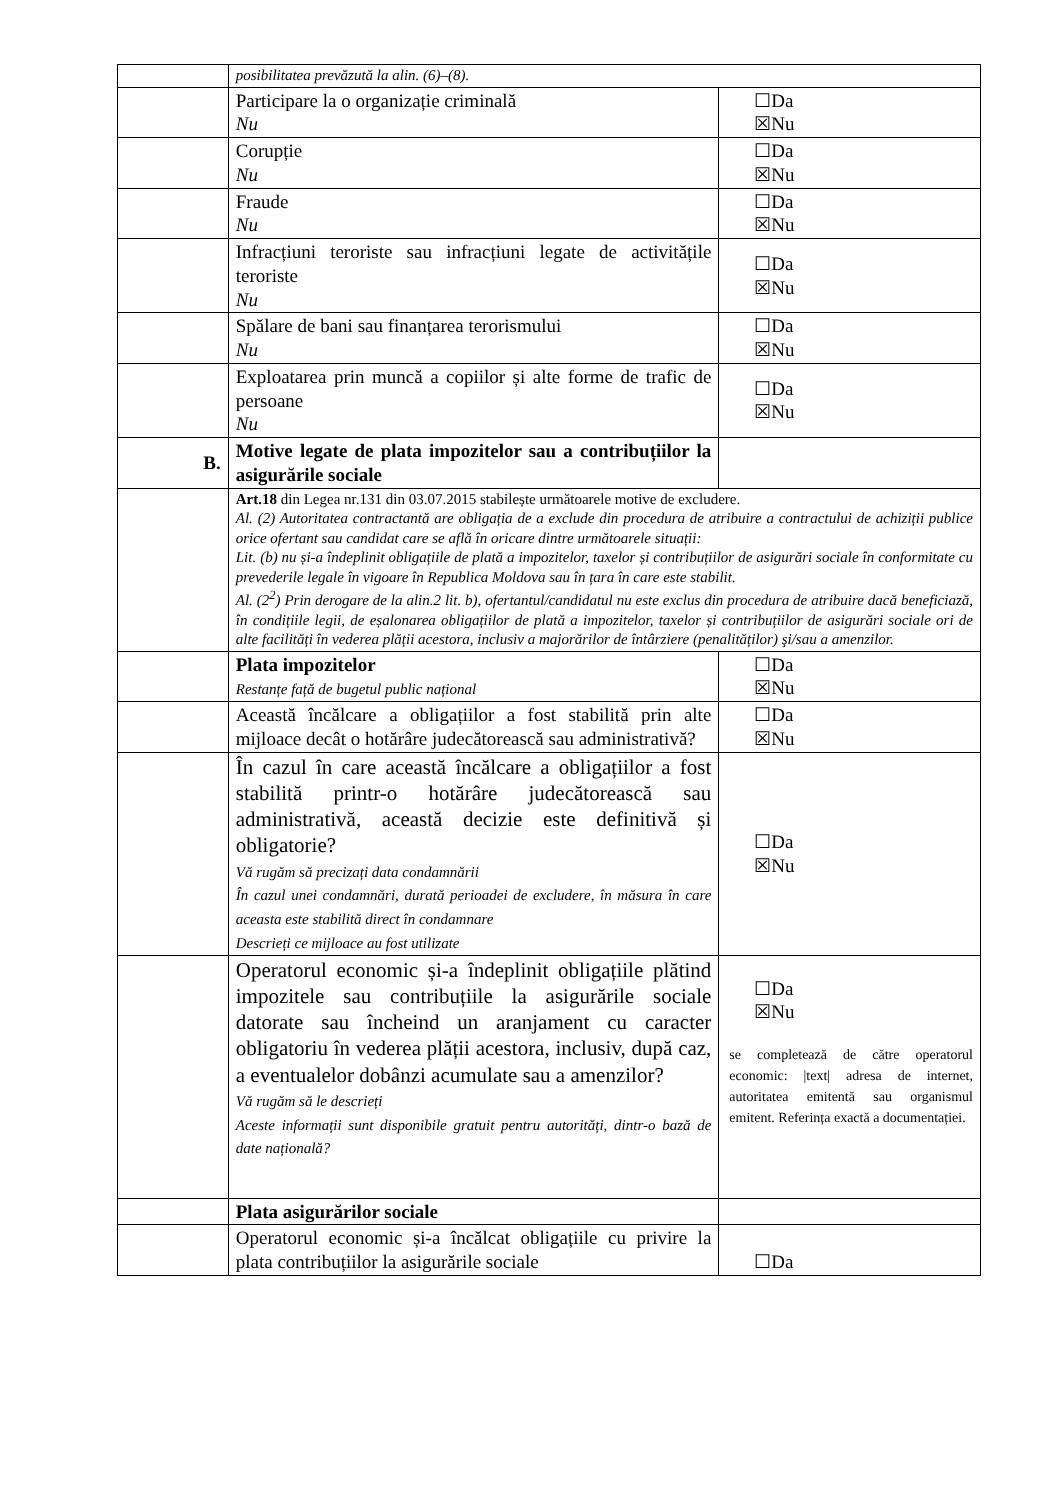| | posibilitatea prevăzută la alin. (6)–(8). | |
| | Participare la o organizație criminală Nu | ☐Da ☒Nu |
| | Corupție Nu | ☐Da ☒Nu |
| | Fraude Nu | ☐Da ☒Nu |
| | Infracțiuni teroriste sau infracțiuni legate de activitățile teroriste Nu | ☐Da ☒Nu |
| | Spălare de bani sau finanțarea terorismului Nu | ☐Da ☒Nu |
| | Exploatarea prin muncă a copiilor și alte forme de trafic de persoane Nu | ☐Da ☒Nu |
| B. | Motive legate de plata impozitelor sau a contribuțiilor la asigurările sociale | |
| | Art.18 din Legea nr.131 din 03.07.2015 stabilește următoarele motive de excludere. Al. (2) Autoritatea contractantă are obligația de a exclude din procedura de atribuire a contractului de achiziții publice orice ofertant sau candidat care se află în oricare dintre următoarele situații: Lit. (b) nu și-a îndeplinit obligațiile de plată a impozitelor, taxelor și contribuțiilor de asigurări sociale în conformitate cu prevederile legale în vigoare în Republica Moldova sau în țara în care este stabilit. Al. (2<sup>2</sup>) Prin derogare de la alin.2 lit. b), ofertantul/candidatul nu este exclus din procedura de atribuire dacă beneficiază, în condițiile legii, de eșalonarea obligațiilor de plată a impozitelor, taxelor și contribuțiilor de asigurări sociale ori de alte facilități în vederea plății acestora, inclusiv a majorărilor de întârziere (penalităților) şi/sau a amenzilor. | |
| | Plata impozitelor Restanțe față de bugetul public național | ☐Da ☒Nu |
| | Această încălcare a obligațiilor a fost stabilită prin alte mijloace decât o hotărâre judecătorească sau administrativă? | ☐Da ☒Nu |
| | În cazul în care această încălcare a obligațiilor a fost stabilită printr-o hotărâre judecătorească sau administrativă, această decizie este definitivă și obligatorie? Vă rugăm să precizați data condamnării În cazul unei condamnări, durată perioadei de excludere, în măsura în care aceasta este stabilită direct în condamnare Descrieți ce mijloace au fost utilizate | ☐Da ☒Nu |
| | Operatorul economic și-a îndeplinit obligațiile plătind impozitele sau contribuțiile la asigurările sociale datorate sau încheind un aranjament cu caracter obligatoriu în vederea plății acestora, inclusiv, după caz, a eventualelor dobânzi acumulate sau a amenzilor? Vă rugăm să le descrieți Aceste informații sunt disponibile gratuit pentru autorități, dintr-o bază de date națională? | ☐Da ☒Nu se completează de către operatorul economic: /text/ adresa de internet, autoritatea emitentă sau organismul emitent. Referința exactă a documentației. |
| | Plata asigurărilor sociale | |
| | Operatorul economic și-a încălcat obligațiile cu privire la plata contribuțiilor la asigurările sociale | ☐Da |